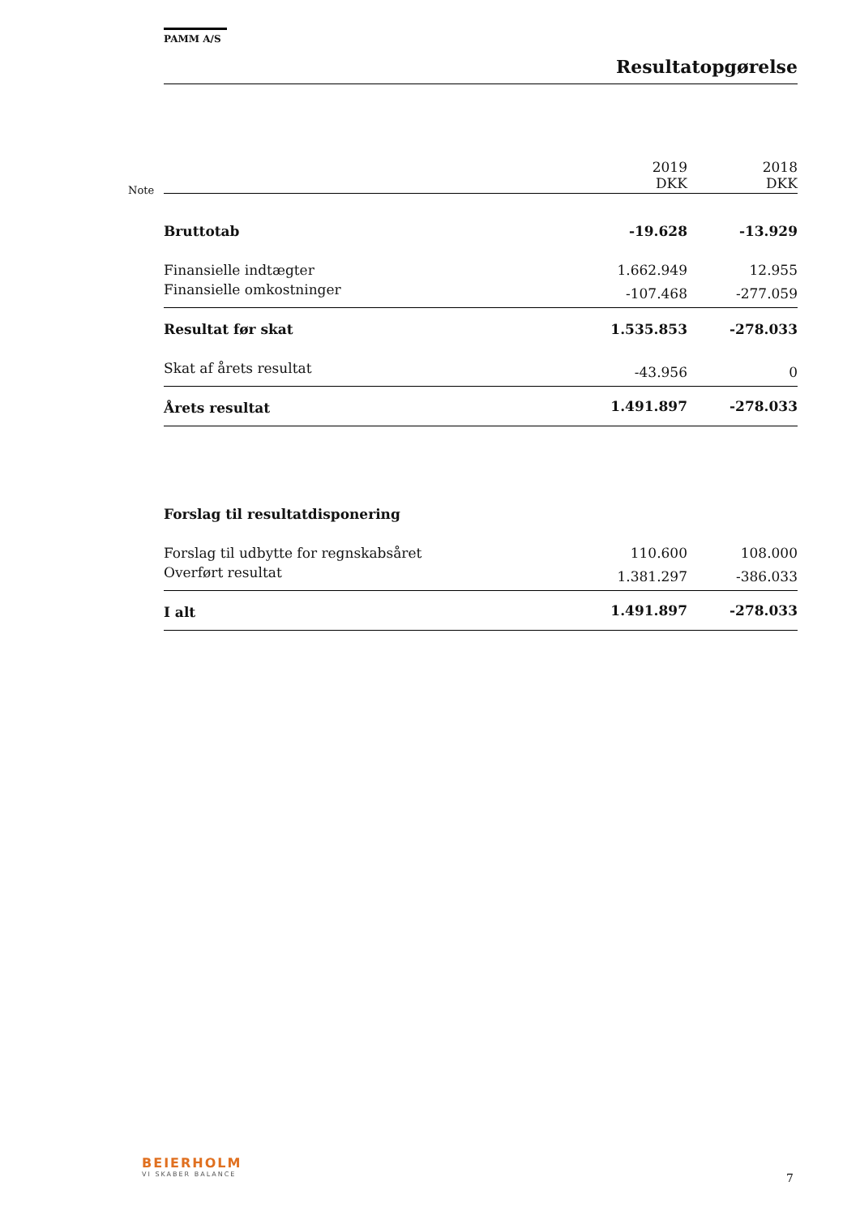Note
PAMM A/S
Resultatopgørelse
| | 2019 DKK | 2018 DKK |
| Bruttotab | -19.628 | -13.929 |
| Finansielle indtægter | 1.662.949 | 12.955 |
| Finansielle omkostninger | -107.468 | -277.059 |
| Resultat før skat | 1.535.853 | -278.033 |
| Skat af årets resultat | -43.956 | 0 |
| Årets resultat | 1.491.897 | -278.033 |
| Forslag til resultatdisponering | | |
| Forslag til udbytte for regnskabsåret | 110.600 | 108.000 |
| Overført resultat | 1.381.297 | -386.033 |
| I alt | 1.491.897 | -278.033 |
BEIERHOLM
VI SKABER BALANCE
7